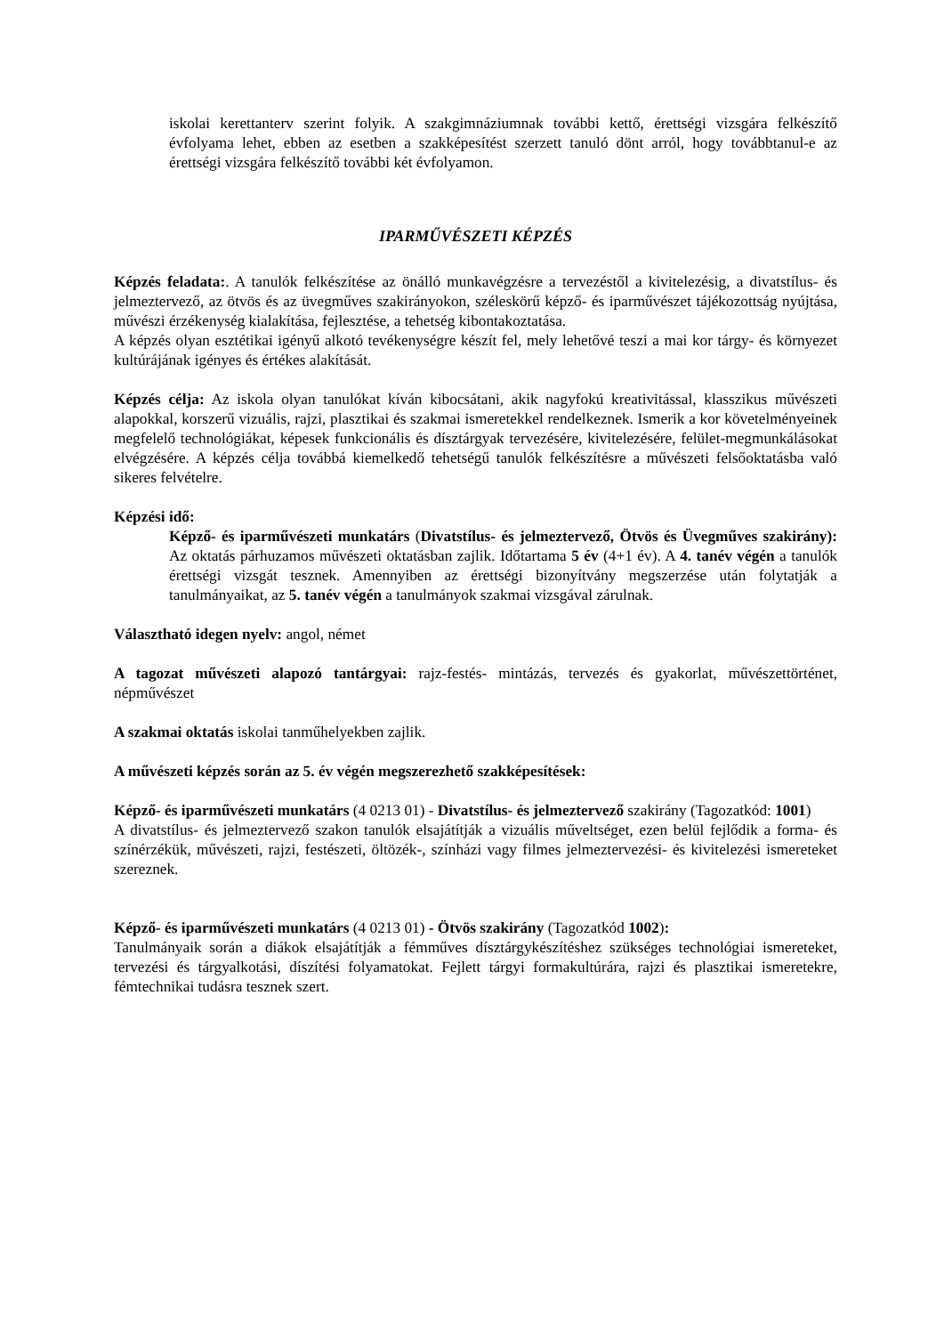iskolai kerettanterv szerint folyik. A szakgimnáziumnak további kettő, érettségi vizsgára felkészítő évfolyama lehet, ebben az esetben a szakképesítést szerzett tanuló dönt arról, hogy továbbtanul-e az érettségi vizsgára felkészítő további két évfolyamon.
IPARMŰVÉSZETI KÉPZÉS
Képzés feladata:. A tanulók felkészítése az önálló munkavégzésre a tervezéstől a kivitelezésig, a divatstílus- és jelmeztervező, az ötvös és az üvegműves szakirányokon, széleskörű képző- és iparművészet tájékozottság nyújtása, művészi érzékenység kialakítása, fejlesztése, a tehetség kibontakoztatása.
A képzés olyan esztétikai igényű alkotó tevékenységre készít fel, mely lehetővé teszi a mai kor tárgy- és környezet kultúrájának igényes és értékes alakítását.
Képzés célja: Az iskola olyan tanulókat kíván kibocsátani, akik nagyfokú kreativitással, klasszikus művészeti alapokkal, korszerű vizuális, rajzi, plasztikai és szakmai ismeretekkel rendelkeznek. Ismerik a kor követelményeinek megfelelő technológiákat, képesek funkcionális és dísztárgyak tervezésére, kivitelezésére, felület-megmunkálásokat elvégzésére. A képzés célja továbbá kiemelkedő tehetségű tanulók felkészítésre a művészeti felsőoktatásba való sikeres felvételre.
Képzési idő:
Képző- és iparművészeti munkatárs (Divatstílus- és jelmeztervező, Ötvös és Üvegműves szakirány): Az oktatás párhuzamos művészeti oktatásban zajlik. Időtartama 5 év (4+1 év). A 4. tanév végén a tanulók érettségi vizsgát tesznek. Amennyiben az érettségi bizonyítvány megszerzése után folytatják a tanulmányaikat, az 5. tanév végén a tanulmányok szakmai vizsgával zárulnak.
Választható idegen nyelv: angol, német
A tagozat művészeti alapozó tantárgyai: rajz-festés- mintázás, tervezés és gyakorlat, művészettörténet, népművészet
A szakmai oktatás iskolai tanműhelyekben zajlik.
A művészeti képzés során az 5. év végén megszerezhető szakképesítések:
Képző- és iparművészeti munkatárs (4 0213 01) - Divatstílus- és jelmeztervező szakirány (Tagozatkód: 1001)
A divatstílus- és jelmeztervező szakon tanulók elsajátítják a vizuális műveltséget, ezen belül fejlődik a forma- és színérzékük, művészeti, rajzi, festészeti, öltözék-, színházi vagy filmes jelmeztervezési- és kivitelezési ismereteket szereznek.
Képző- és iparművészeti munkatárs (4 0213 01) - Ötvös szakirány (Tagozatkód 1002):
Tanulmányaik során a diákok elsajátítják a fémműves dísztárgykészítéshez szükséges technológiai ismereteket, tervezési és tárgyalkotási, díszítési folyamatokat. Fejlett tárgyi formakultúrára, rajzi és plasztikai ismeretekre, fémtechnikai tudásra tesznek szert.